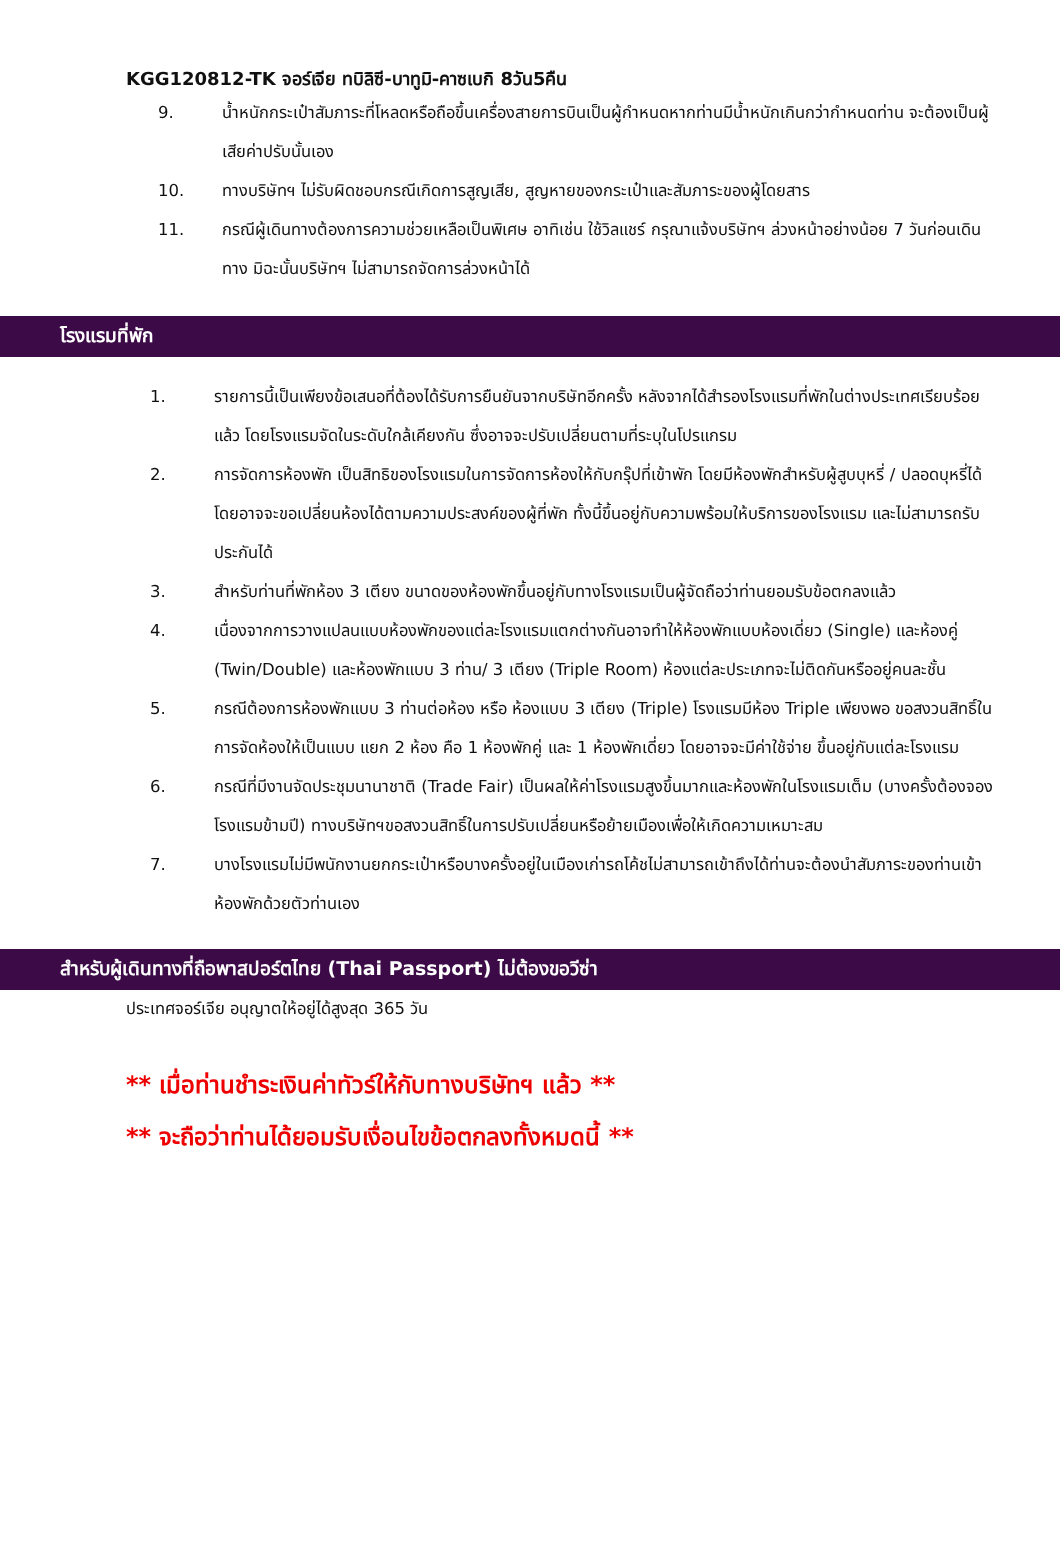KGG120812-TK จอร์เจีย ทบิลิซี-บาทูมิ-คาซเบกิ 8วัน5คืน
9. น้ำหนักกระเป๋าสัมภาระที่โหลดหรือถือขึ้นเครื่องสายการบินเป็นผู้กำหนดหากท่านมีน้ำหนักเกินกว่ากำหนดท่าน จะต้องเป็นผู้เสียค่าปรับนั้นเอง
10. ทางบริษัทฯ ไม่รับผิดชอบกรณีเกิดการสูญเสีย, สูญหายของกระเป๋าและสัมภาระของผู้โดยสาร
11. กรณีผู้เดินทางต้องการความช่วยเหลือเป็นพิเศษ อาทิเช่น ใช้วิลแชร์ กรุณาแจ้งบริษัทฯ ล่วงหน้าอย่างน้อย 7 วันก่อนเดินทาง มิฉะนั้นบริษัทฯ ไม่สามารถจัดการล่วงหน้าได้
โรงแรมที่พัก
1. รายการนี้เป็นเพียงข้อเสนอที่ต้องได้รับการยืนยันจากบริษัทอีกครั้ง หลังจากได้สำรองโรงแรมที่พักในต่างประเทศเรียบร้อยแล้ว โดยโรงแรมจัดในระดับใกล้เคียงกัน ซึ่งอาจจะปรับเปลี่ยนตามที่ระบุในโปรแกรม
2. การจัดการห้องพัก เป็นสิทธิของโรงแรมในการจัดการห้องให้กับกรุ๊ปที่เข้าพัก โดยมีห้องพักสำหรับผู้สูบบุหรี่ / ปลอดบุหรี่ได้ โดยอาจจะขอเปลี่ยนห้องได้ตามความประสงค์ของผู้ที่พัก ทั้งนี้ขึ้นอยู่กับความพร้อมให้บริการของโรงแรม และไม่สามารถรับประกันได้
3. สำหรับท่านที่พักห้อง 3 เตียง ขนาดของห้องพักขึ้นอยู่กับทางโรงแรมเป็นผู้จัดถือว่าท่านยอมรับข้อตกลงแล้ว
4. เนื่องจากการวางแปลนแบบห้องพักของแต่ละโรงแรมแตกต่างกันอาจทำให้ห้องพักแบบห้องเดี่ยว (Single) และห้องคู่ (Twin/Double) และห้องพักแบบ 3 ท่าน/ 3 เตียง (Triple Room) ห้องแต่ละประเภทจะไม่ติดกันหรืออยู่คนละชั้น
5. กรณีต้องการห้องพักแบบ 3 ท่านต่อห้อง หรือ ห้องแบบ 3 เตียง (Triple) โรงแรมมีห้อง Triple เพียงพอ ขอสงวนสิทธิ์ในการจัดห้องให้เป็นแบบ แยก 2 ห้อง คือ 1 ห้องพักคู่ และ 1 ห้องพักเดี่ยว โดยอาจจะมีค่าใช้จ่าย ขึ้นอยู่กับแต่ละโรงแรม
6. กรณีที่มีงานจัดประชุมนานาชาติ (Trade Fair) เป็นผลให้ค่าโรงแรมสูงขึ้นมากและห้องพักในโรงแรมเต็ม (บางครั้งต้องจองโรงแรมข้ามปี) ทางบริษัทฯขอสงวนสิทธิ์ในการปรับเปลี่ยนหรือย้ายเมืองเพื่อให้เกิดความเหมาะสม
7. บางโรงแรมไม่มีพนักงานยกกระเป๋าหรือบางครั้งอยู่ในเมืองเก่ารถโค้ชไม่สามารถเข้าถึงได้ท่านจะต้องนำสัมภาระของท่านเข้าห้องพักด้วยตัวท่านเอง
สำหรับผู้เดินทางที่ถือพาสปอร์ตไทย (Thai Passport) ไม่ต้องขอวีซ่า
ประเทศจอร์เจีย อนุญาตให้อยู่ได้สูงสุด 365 วัน
** เมื่อท่านชำระเงินค่าทัวร์ให้กับทางบริษัทฯ แล้ว **
** จะถือว่าท่านได้ยอมรับเงื่อนไขข้อตกลงทั้งหมดนี้ **